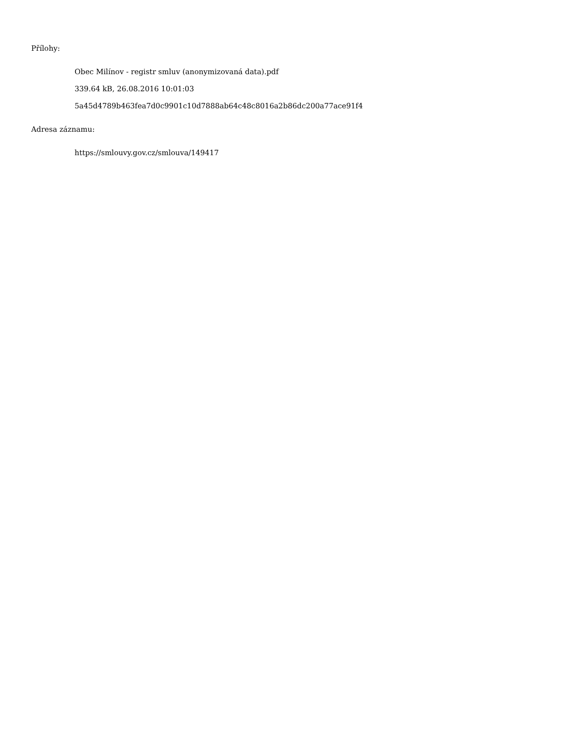Přílohy:
Obec Milínov - registr smluv (anonymizovaná data).pdf
339.64 kB, 26.08.2016 10:01:03
5a45d4789b463fea7d0c9901c10d7888ab64c48c8016a2b86dc200a77ace91f4
Adresa záznamu:
https://smlouvy.gov.cz/smlouva/149417